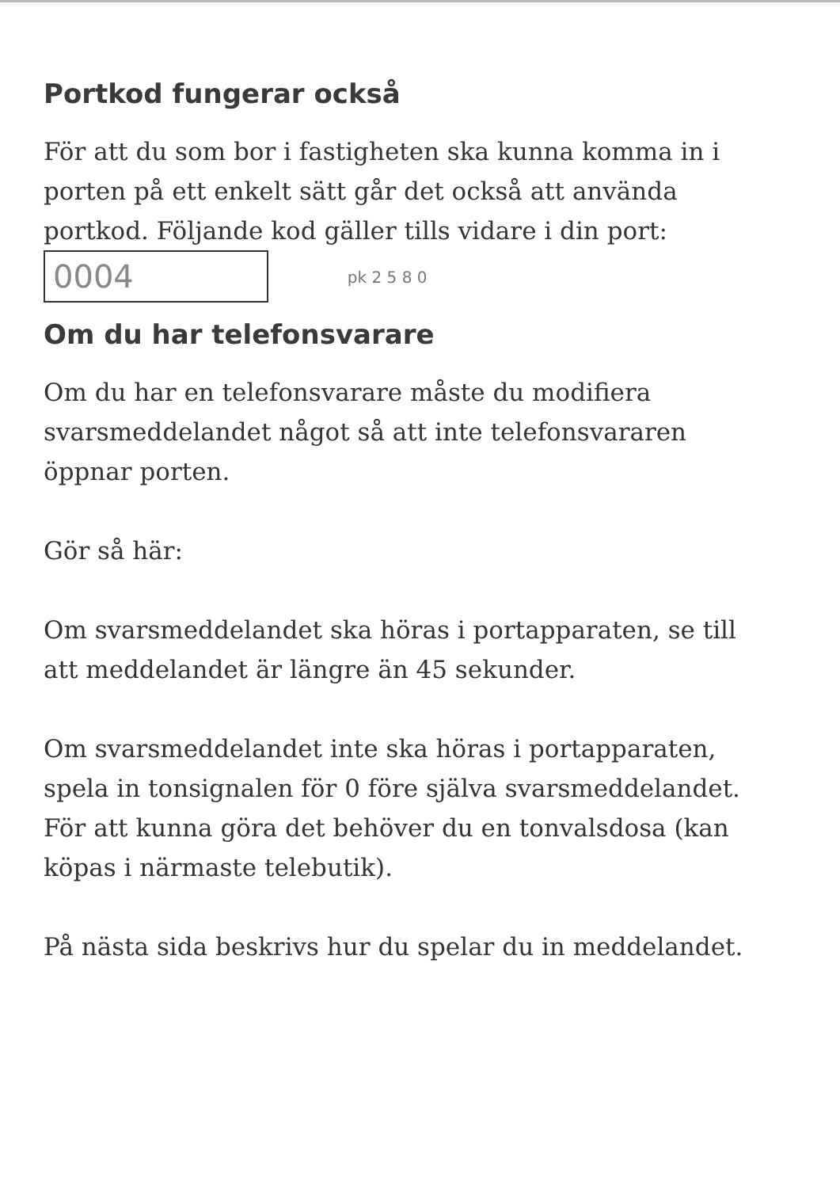Portkod fungerar också
För att du som bor i fastigheten ska kunna komma in i porten på ett enkelt sätt går det också att använda portkod. Följande kod gäller tills vidare i din port: 0004 pk 2 5 8 0
Om du har telefonsvarare
Om du har en telefonsvarare måste du modifiera svarsmeddelandet något så att inte telefonsvararen öppnar porten.
Gör så här:
Om svarsmeddelandet ska höras i portapparaten, se till att meddelandet är längre än 45 sekunder.
Om svarsmeddelandet inte ska höras i portapparaten, spela in tonsignalen för 0 före själva svarsmeddelandet. För att kunna göra det behöver du en tonvalsdosa (kan köpas i närmaste telebutik).
På nästa sida beskrivs hur du spelar du in meddelandet.